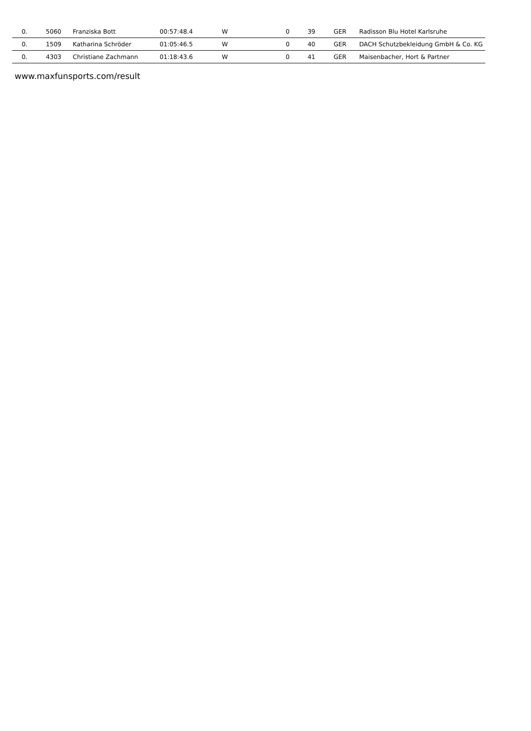| 0. | 5060 | Franziska Bott | 00:57:48.4 | W | 0 | 39 | GER | Radisson Blu Hotel Karlsruhe |
| 0. | 1509 | Katharina Schröder | 01:05:46.5 | W | 0 | 40 | GER | DACH Schutzbekleidung GmbH & Co. KG |
| 0. | 4303 | Christiane Zachmann | 01:18:43.6 | W | 0 | 41 | GER | Maisenbacher, Hort & Partner |
www.maxfunsports.com/result